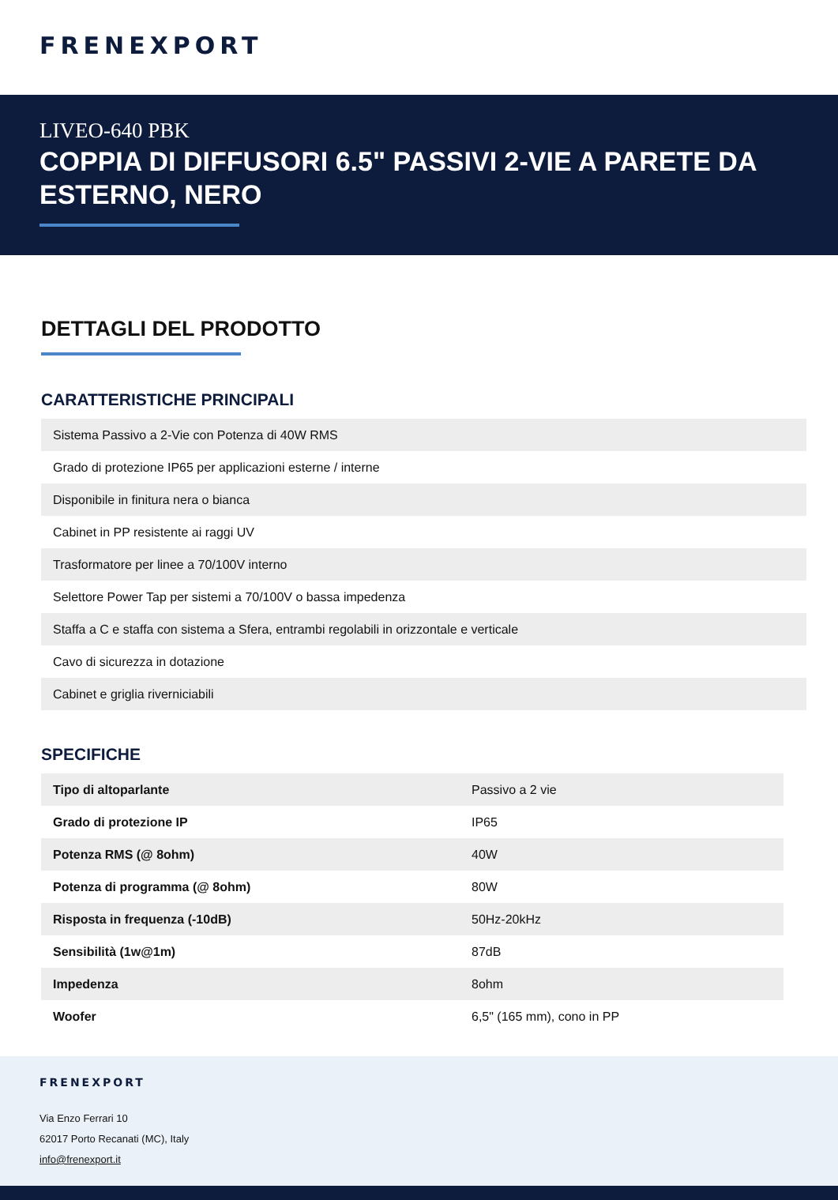FRENEXPORT
LIVEO-640 PBK
COPPIA DI DIFFUSORI 6.5" PASSIVI 2-VIE A PARETE DA ESTERNO, NERO
DETTAGLI DEL PRODOTTO
CARATTERISTICHE PRINCIPALI
| Sistema Passivo a 2-Vie con Potenza di 40W RMS |
| Grado di protezione IP65 per applicazioni esterne / interne |
| Disponibile in finitura nera o bianca |
| Cabinet in PP resistente ai raggi UV |
| Trasformatore per linee a 70/100V interno |
| Selettore Power Tap per sistemi a 70/100V o bassa impedenza |
| Staffa a C e staffa con sistema a Sfera, entrambi regolabili in orizzontale e verticale |
| Cavo di sicurezza in dotazione |
| Cabinet e griglia riverniciabili |
SPECIFICHE
| Tipo di altoparlante | Passivo a 2 vie |
| Grado di protezione IP | IP65 |
| Potenza RMS (@ 8ohm) | 40W |
| Potenza di programma (@ 8ohm) | 80W |
| Risposta in frequenza (-10dB) | 50Hz-20kHz |
| Sensibilità (1w@1m) | 87dB |
| Impedenza | 8ohm |
| Woofer | 6,5" (165 mm), cono in PP |
FRENEXPORT
Via Enzo Ferrari 10
62017 Porto Recanati (MC), Italy
info@frenexport.it